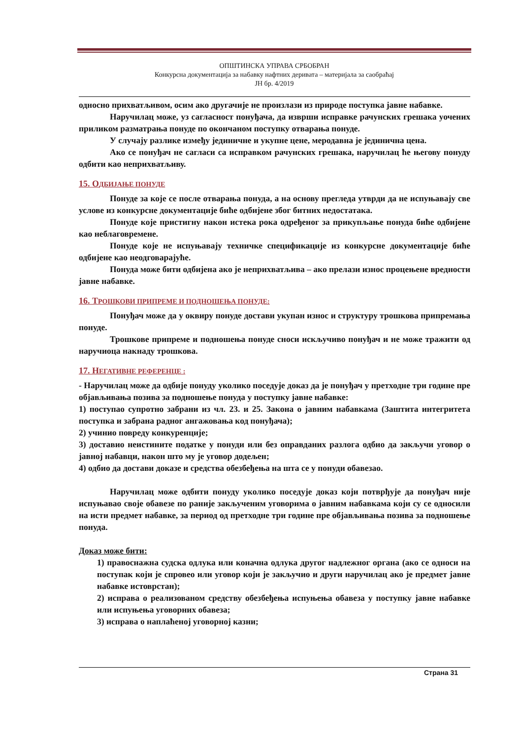ОПШТИНСКА УПРАВА СРБОБРАН
Конкурсна документација за набавку нафтних деривата – материјала за саобраћај
ЈН бр. 4/2019
односно прихватљивом, осим ако другачије не произлази из природе поступка јавне набавке.
Наручилац може, уз сагласност понуђача, да изврши исправке рачунских грешака уочених приликом разматрања понуде по окончаном поступку отварања понуде.
У случају разлике између јединичне и укупне цене, меродавна је јединична цена.
Ако се понуђач не сагласи са исправком рачунских грешака, наручилац ће његову понуду одбити као неприхватљиву.
15. ОДБИЈАЊЕ ПОНУДЕ
Понуде за које се после отварања понуда, а на основу прегледа утврди да не испуњавају све услове из конкурсне документације биће одбијене због битних недостатака.
Понуде које пристигну након истека рока одређеног за прикупљање понуда биће одбијене као неблаговремене.
Понуде које не испуњавају техничке спецификације из конкурсне документације биће одбијене као неодговарајуће.
Понуда може бити одбијена ако је неприхватљива – ако прелази износ процењене вредности јавне набавке.
16. ТРОШКОВИ ПРИПРЕМЕ И ПОДНОШЕЊА ПОНУДЕ:
Понуђач може да у оквиру понуде достави укупан износ и структуру трошкова припремања понуде.
Трошкове припреме и подношења понуде сноси искључиво понуђач и не може тражити од наручиоца накнаду трошкова.
17. НЕГАТИВНЕ РЕФЕРЕНЦЕ :
- Наручилац може да одбије понуду уколико поседује доказ да је понуђач у претходне три године пре објављивања позива за подношење понуда у поступку јавне набавке:
1) поступао супротно забрани из чл. 23. и 25. Закона о јавним набавкама (Заштита интегритета поступка и забрана радног ангажовања код понуђача);
2) учинио повреду конкуренције;
3) доставио неистините податке у понуди или без оправданих разлога одбио да закључи уговор о јавној набавци, након што му је уговор додељен;
4) одбио да достави доказе и средства обезбеђења на шта се у понуди обавезао.
Наручилац може одбити понуду уколико поседује доказ који потврђује да понуђач није испуњавао своје обавезе по раније закљученим уговорима о јавним набавкама који су се односили на исти предмет набавке, за период од претходне три године пре објављивања позива за подношење понуда.
Доказ може бити:
1) правоснажна судска одлука или коначна одлука другог надлежног органа (ако се односи на поступак који је спровео или уговор који је закључио и други наручилац ако је предмет јавне набавке истоврстан);
2) исправа о реализованом средству обезбеђења испуњења обавеза у поступку јавне набавке или испуњења уговорних обавеза;
3) исправа о наплаћеној уговорној казни;
Страна 31